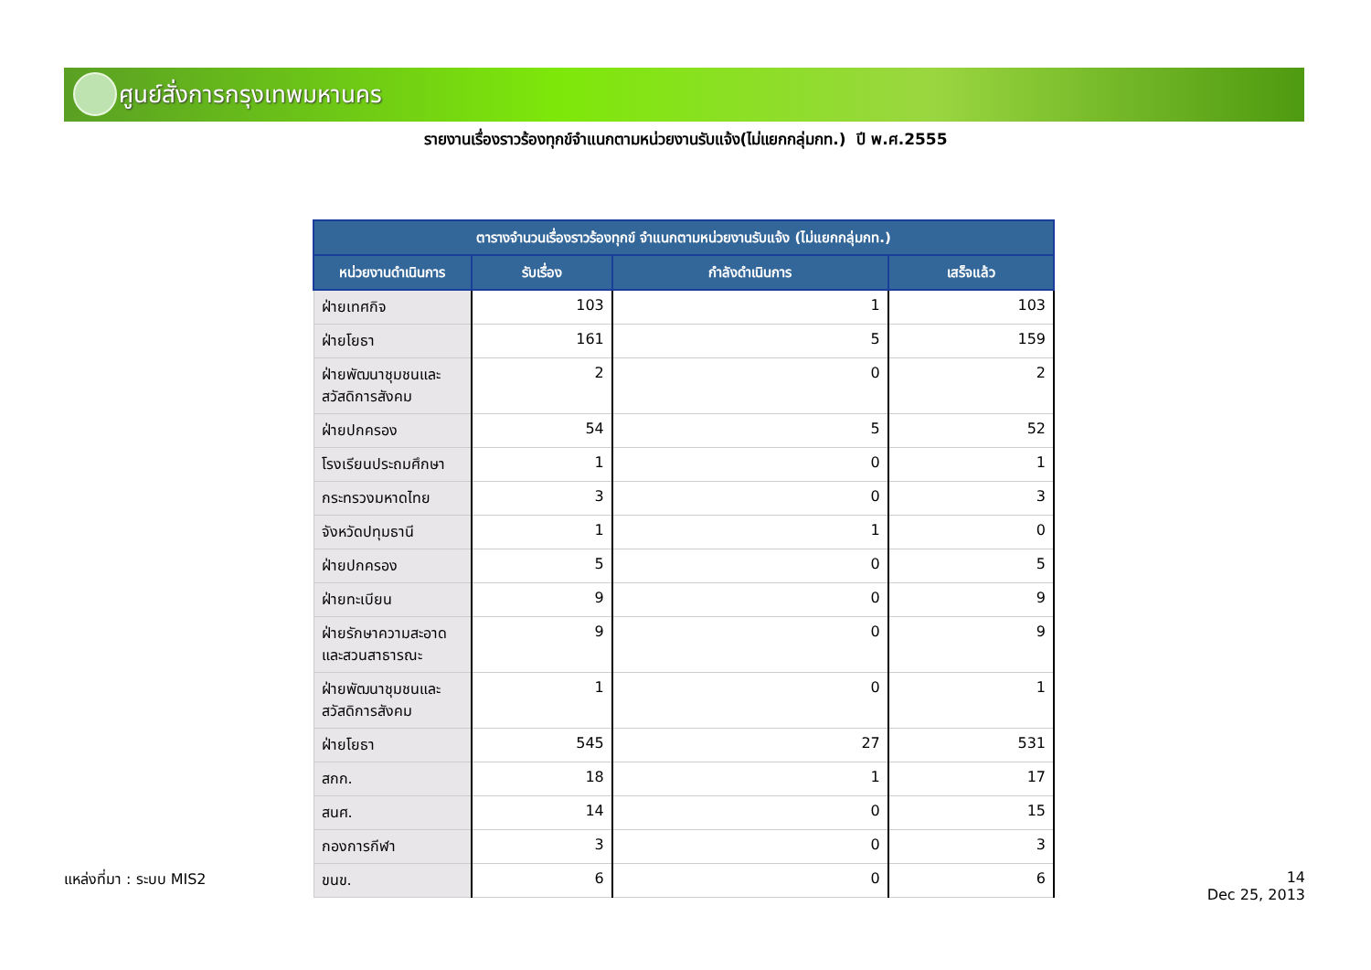ศูนย์สั่งการกรุงเทพมหานคร
รายงานเรื่องราวร้องทุกข์จำแนกตามหน่วยงานรับแจ้ง(ไม่แยกกลุ่มกท.) ปี พ.ศ.2555
| ตารางจำนวนเรื่องราวร้องทุกข์ จำแนกตามหน่วยงานรับแจ้ง (ไม่แยกกลุ่มกท.) | | | |
| --- | --- | --- | --- |
| หน่วยงานดำเนินการ | รับเรื่อง | กำลังดำเนินการ | เสร็จแล้ว |
| ฝ่ายเทศกิจ | 103 | 1 | 103 |
| ฝ่ายโยธา | 161 | 5 | 159 |
| ฝ่ายพัฒนาชุมชนและสวัสดิการสังคม | 2 | 0 | 2 |
| ฝ่ายปกครอง | 54 | 5 | 52 |
| โรงเรียนประถมศึกษา | 1 | 0 | 1 |
| กระทรวงมหาดไทย | 3 | 0 | 3 |
| จังหวัดปทุมธานี | 1 | 1 | 0 |
| ฝ่ายปกครอง | 5 | 0 | 5 |
| ฝ่ายทะเบียน | 9 | 0 | 9 |
| ฝ่ายรักษาความสะอาดและสวนสาธารณะ | 9 | 0 | 9 |
| ฝ่ายพัฒนาชุมชนและสวัสดิการสังคม | 1 | 0 | 1 |
| ฝ่ายโยธา | 545 | 27 | 531 |
| สกก. | 18 | 1 | 17 |
| สนศ. | 14 | 0 | 15 |
| กองการกีฬา | 3 | 0 | 3 |
| ขนข. | 6 | 0 | 6 |
แหล่งที่มา : ระบบ MIS2
14
Dec 25, 2013